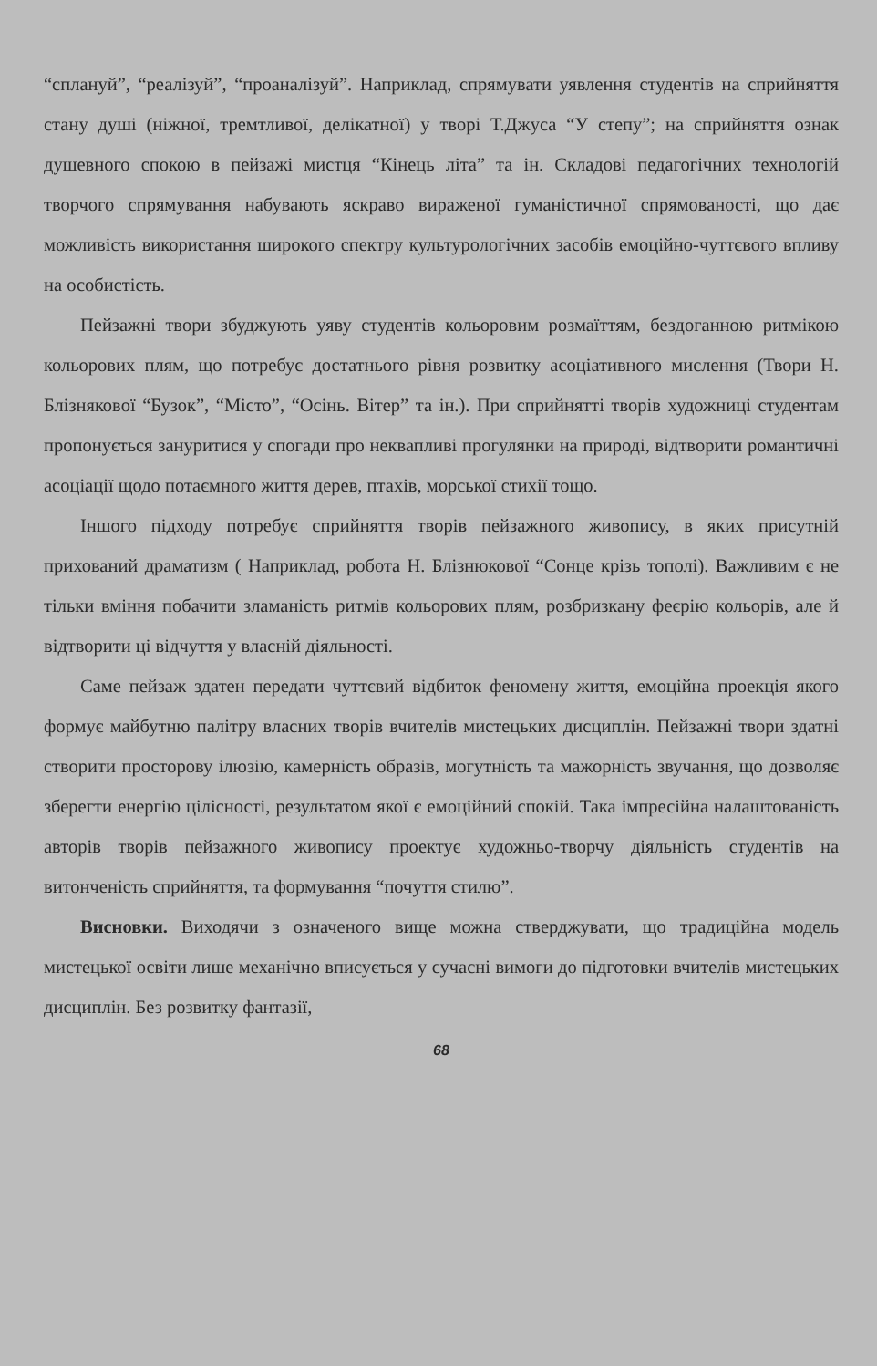“сплануй”, “реалізуй”, “проаналізуй”. Наприклад, спрямувати уявлення студентів на сприйняття стану душі (ніжної, тремтливої, делікатної) у творі Т.Джуса “У степу”; на сприйняття ознак душевного спокою в пейзажі мистця “Кінець літа” та ін. Складові педагогічних технологій творчого спрямування набувають яскраво вираженої гуманістичної спрямованості, що дає можливість використання широкого спектру культурологічних засобів емоційно-чуттєвого впливу на особистість.
Пейзажні твори збуджують уяву студентів кольоровим розмаїттям, бездоганною ритмікою кольорових плям, що потребує достатнього рівня розвитку асоціативного мислення (Твори Н. Блізнякової “Бузок”, “Місто”, “Осінь. Вітер” та ін.). При сприйнятті творів художниці студентам пропонується зануритися у спогади про неквапливі прогулянки на природі, відтворити романтичні асоціації щодо потаємного життя дерев, птахів, морської стихії тощо.
Іншого підходу потребує сприйняття творів пейзажного живопису, в яких присутній прихований драматизм ( Наприклад, робота Н. Блізнюкової “Сонце крізь тополі). Важливим є не тільки вміння побачити зламаність ритмів кольорових плям, розбризкану феєрію кольорів, але й відтворити ці відчуття у власній діяльності.
Саме пейзаж здатен передати чуттєвий відбиток феномену життя, емоційна проекція якого формує майбутню палітру власних творів вчителів мистецьких дисциплін. Пейзажні твори здатні створити просторову ілюзію, камерність образів, могутність та мажорність звучання, що дозволяє зберегти енергію цілісності, результатом якої є емоційний спокій. Така імпресійна налаштованість авторів творів пейзажного живопису проектує художньо-творчу діяльність студентів на витонченість сприйняття, та формування “почуття стилю”.
Висновки. Виходячи з означеного вище можна стверджувати, що традиційна модель мистецької освіти лише механічно вписується у сучасні вимоги до підготовки вчителів мистецьких дисциплін. Без розвитку фантазії,
68